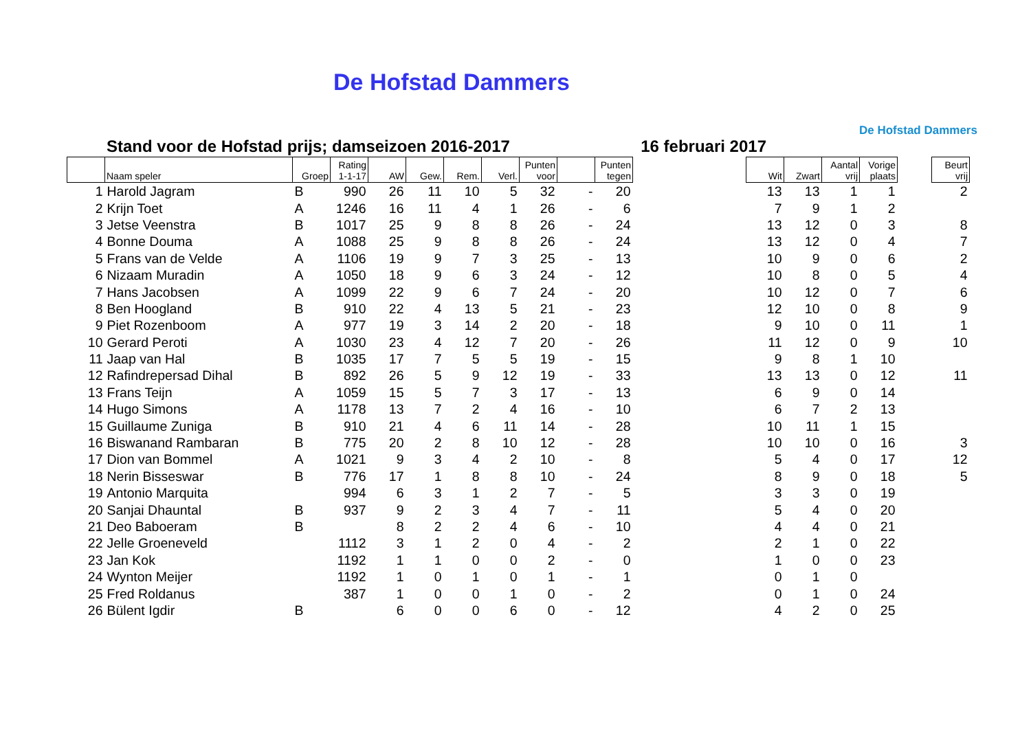De Hofstad Dammers
De Hofstad Dammers
Stand voor de Hofstad prijs; damseizoen 2016-2017 16 februari 2017
| | Naam speler | Groep | Rating 1-1-17 | AW | Gew. | Rem. | Verl. | Punten voor | | Punten tegen | | Wit | Zwart | Aantal vrij | Vorige plaats | | Beurt vrij |
| --- | --- | --- | --- | --- | --- | --- | --- | --- | --- | --- | --- | --- | --- | --- | --- | --- | --- |
| 1 | Harold Jagram | B | 990 | 26 | 11 | 10 | 5 | 32 | - | 20 | | 13 | 13 | 1 | 1 | | 2 |
| 2 | Krijn Toet | A | 1246 | 16 | 11 | 4 | 1 | 26 | - | 6 | | 7 | 9 | 1 | 2 | | |
| 3 | Jetse Veenstra | B | 1017 | 25 | 9 | 8 | 8 | 26 | - | 24 | | 13 | 12 | 0 | 3 | | 8 |
| 4 | Bonne Douma | A | 1088 | 25 | 9 | 8 | 8 | 26 | - | 24 | | 13 | 12 | 0 | 4 | | 7 |
| 5 | Frans van de Velde | A | 1106 | 19 | 9 | 7 | 3 | 25 | - | 13 | | 10 | 9 | 0 | 6 | | 2 |
| 6 | Nizaam Muradin | A | 1050 | 18 | 9 | 6 | 3 | 24 | - | 12 | | 10 | 8 | 0 | 5 | | 4 |
| 7 | Hans Jacobsen | A | 1099 | 22 | 9 | 6 | 7 | 24 | - | 20 | | 10 | 12 | 0 | 7 | | 6 |
| 8 | Ben Hoogland | B | 910 | 22 | 4 | 13 | 5 | 21 | - | 23 | | 12 | 10 | 0 | 8 | | 9 |
| 9 | Piet Rozenboom | A | 977 | 19 | 3 | 14 | 2 | 20 | - | 18 | | 9 | 10 | 0 | 11 | | 1 |
| 10 | Gerard Peroti | A | 1030 | 23 | 4 | 12 | 7 | 20 | - | 26 | | 11 | 12 | 0 | 9 | | 10 |
| 11 | Jaap van Hal | B | 1035 | 17 | 7 | 5 | 5 | 19 | - | 15 | | 9 | 8 | 1 | 10 | | |
| 12 | Rafindrepersad Dihal | B | 892 | 26 | 5 | 9 | 12 | 19 | - | 33 | | 13 | 13 | 0 | 12 | | 11 |
| 13 | Frans Teijn | A | 1059 | 15 | 5 | 7 | 3 | 17 | - | 13 | | 6 | 9 | 0 | 14 | | |
| 14 | Hugo Simons | A | 1178 | 13 | 7 | 2 | 4 | 16 | - | 10 | | 6 | 7 | 2 | 13 | | |
| 15 | Guillaume Zuniga | B | 910 | 21 | 4 | 6 | 11 | 14 | - | 28 | | 10 | 11 | 1 | 15 | | |
| 16 | Biswanand Rambaran | B | 775 | 20 | 2 | 8 | 10 | 12 | - | 28 | | 10 | 10 | 0 | 16 | | 3 |
| 17 | Dion van Bommel | A | 1021 | 9 | 3 | 4 | 2 | 10 | - | 8 | | 5 | 4 | 0 | 17 | | 12 |
| 18 | Nerin Bisseswar | B | 776 | 17 | 1 | 8 | 8 | 10 | - | 24 | | 8 | 9 | 0 | 18 | | 5 |
| 19 | Antonio Marquita | | 994 | 6 | 3 | 1 | 2 | 7 | - | 5 | | 3 | 3 | 0 | 19 | | |
| 20 | Sanjai Dhauntal | B | 937 | 9 | 2 | 3 | 4 | 7 | - | 11 | | 5 | 4 | 0 | 20 | | |
| 21 | Deo Baboeram | B | | 8 | 2 | 2 | 4 | 6 | - | 10 | | 4 | 4 | 0 | 21 | | |
| 22 | Jelle Groeneveld | | 1112 | 3 | 1 | 2 | 0 | 4 | - | 2 | | 2 | 1 | 0 | 22 | | |
| 23 | Jan Kok | | 1192 | 1 | 1 | 0 | 0 | 2 | - | 0 | | 1 | 0 | 0 | 23 | | |
| 24 | Wynton Meijer | | 1192 | 1 | 0 | 1 | 0 | 1 | - | 1 | | 0 | 1 | 0 | | | |
| 25 | Fred Roldanus | | 387 | 1 | 0 | 0 | 1 | 0 | - | 2 | | 0 | 1 | 0 | 24 | | |
| 26 | Bülent Igdir | B | | 6 | 0 | 0 | 6 | 0 | - | 12 | | 4 | 2 | 0 | 25 | | |